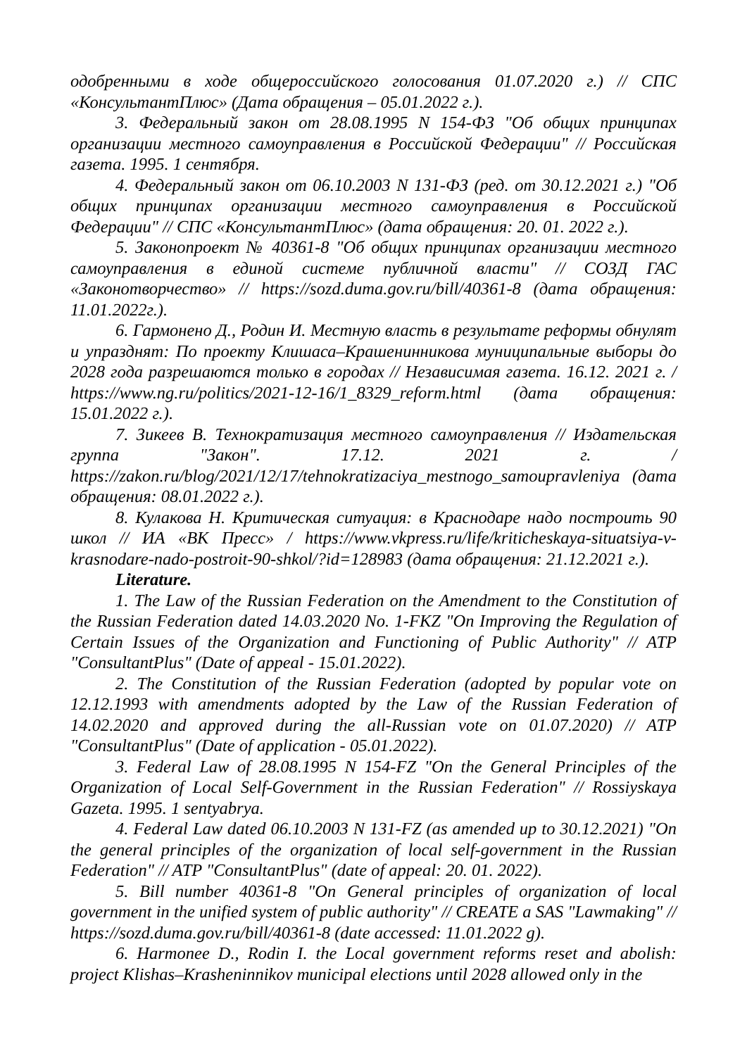одобренными в ходе общероссийского голосования 01.07.2020 г.) // СПС «КонсультантПлюс» (Дата обращения – 05.01.2022 г.).
3. Федеральный закон от 28.08.1995 N 154-ФЗ "Об общих принципах организации местного самоуправления в Российской Федерации" // Российская газета. 1995. 1 сентября.
4. Федеральный закон от 06.10.2003 N 131-ФЗ (ред. от 30.12.2021 г.) "Об общих принципах организации местного самоуправления в Российской Федерации" // СПС «КонсультантПлюс» (дата обращения: 20. 01. 2022 г.).
5. Законопроект № 40361-8 "Об общих принципах организации местного самоуправления в единой системе публичной власти" // СОЗД ГАС «Законотворчество» // https://sozd.duma.gov.ru/bill/40361-8 (дата обращения: 11.01.2022г.).
6. Гармонено Д., Родин И. Местную власть в результате реформы обнулят и упразднят: По проекту Клишаса–Крашенинникова муниципальные выборы до 2028 года разрешаются только в городах // Независимая газета. 16.12. 2021 г. / https://www.ng.ru/politics/2021-12-16/1_8329_reform.html (дата обращения: 15.01.2022 г.).
7. Зикеев В. Технократизация местного самоуправления // Издательская группа "Закон". 17.12. 2021 г. / https://zakon.ru/blog/2021/12/17/tehnokratizaciya_mestnogo_samoupravleniya (дата обращения: 08.01.2022 г.).
8. Кулакова Н. Критическая ситуация: в Краснодаре надо построить 90 школ // ИА «ВК Пресс» / https://www.vkpress.ru/life/kriticheskaya-situatsiya-v-krasnodare-nado-postroit-90-shkol/?id=128983 (дата обращения: 21.12.2021 г.).
Literature.
1. The Law of the Russian Federation on the Amendment to the Constitution of the Russian Federation dated 14.03.2020 No. 1-FKZ "On Improving the Regulation of Certain Issues of the Organization and Functioning of Public Authority" // ATP "ConsultantPlus" (Date of appeal - 15.01.2022).
2. The Constitution of the Russian Federation (adopted by popular vote on 12.12.1993 with amendments adopted by the Law of the Russian Federation of 14.02.2020 and approved during the all-Russian vote on 01.07.2020) // ATP "ConsultantPlus" (Date of application - 05.01.2022).
3. Federal Law of 28.08.1995 N 154-FZ "On the General Principles of the Organization of Local Self-Government in the Russian Federation" // Rossiyskaya Gazeta. 1995. 1 sentyabrya.
4. Federal Law dated 06.10.2003 N 131-FZ (as amended up to 30.12.2021) "On the general principles of the organization of local self-government in the Russian Federation" // ATP "ConsultantPlus" (date of appeal: 20. 01. 2022).
5. Bill number 40361-8 "On General principles of organization of local government in the unified system of public authority" // CREATE a SAS "Lawmaking" // https://sozd.duma.gov.ru/bill/40361-8 (date accessed: 11.01.2022 g).
6. Harmonee D., Rodin I. the Local government reforms reset and abolish: project Klishas–Krasheninnikov municipal elections until 2028 allowed only in the